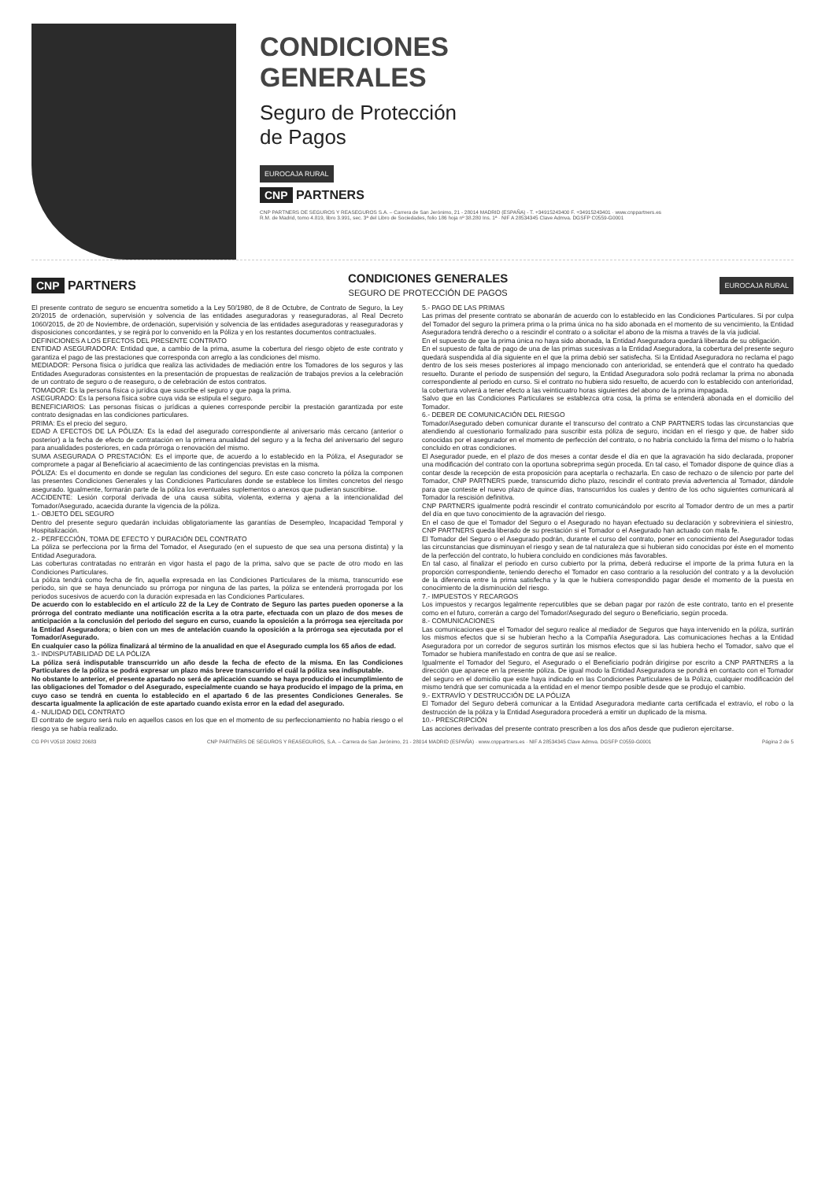CONDICIONES
GENERALES
Seguro de Protección
de Pagos
EUROCAJA RURAL
CNP PARTNERS
CNP PARTNERS DE SEGUROS Y REASEGUROS S.A. – Carrera de San Jerónimo, 21 - 28014 MADRID (ESPAÑA) - T. +34915243400 F. +34915243401 · www.cnppartners.es
R.M. de Madrid, tomo 4.819, libro 3.991, sec. 3ª del Libro de Sociedades, folio 186 hoja nº 38.280 Ins. 1ª · NIF A 28534345 Clave Admva. DGSFP C0559-G0001
CNP PARTNERS
CONDICIONES GENERALES
SEGURO DE PROTECCIÓN DE PAGOS
EUROCAJA RURAL
El presente contrato de seguro se encuentra sometido a la Ley 50/1980, de 8 de Octubre, de Contrato de Seguro, la Ley 20/2015 de ordenación, supervisión y solvencia de las entidades aseguradoras y reaseguradoras, al Real Decreto 1060/2015, de 20 de Noviembre, de ordenación, supervisión y solvencia de las entidades aseguradoras y reaseguradoras y disposiciones concordantes, y se regirá por lo convenido en la Póliza y en los restantes documentos contractuales.
DEFINICIONES A LOS EFECTOS DEL PRESENTE CONTRATO
ENTIDAD ASEGURADORA: Entidad que, a cambio de la prima, asume la cobertura del riesgo objeto de este contrato y garantiza el pago de las prestaciones que corresponda con arreglo a las condiciones del mismo.
MEDIADOR: Persona física o jurídica que realiza las actividades de mediación entre los Tomadores de los seguros y las Entidades Aseguradoras consistentes en la presentación de propuestas de realización de trabajos previos a la celebración de un contrato de seguro o de reaseguro, o de celebración de estos contratos.
TOMADOR: Es la persona física o jurídica que suscribe el seguro y que paga la prima.
ASEGURADO: Es la persona física sobre cuya vida se estipula el seguro.
BENEFICIARIOS: Las personas físicas o jurídicas a quienes corresponde percibir la prestación garantizada por este contrato designadas en las condiciones particulares.
PRIMA: Es el precio del seguro.
EDAD A EFECTOS DE LA PÓLIZA: Es la edad del asegurado correspondiente al aniversario más cercano (anterior o posterior) a la fecha de efecto de contratación en la primera anualidad del seguro y a la fecha del aniversario del seguro para anualidades posteriores, en cada prórroga o renovación del mismo.
SUMA ASEGURADA O PRESTACIÓN: Es el importe que, de acuerdo a lo establecido en la Póliza, el Asegurador se compromete a pagar al Beneficiario al acaecimiento de las contingencias previstas en la misma.
PÓLIZA: Es el documento en donde se regulan las condiciones del seguro. En este caso concreto la póliza la componen las presentes Condiciones Generales y las Condiciones Particulares donde se establece los límites concretos del riesgo asegurado. Igualmente, formarán parte de la póliza los eventuales suplementos o anexos que pudieran suscribirse.
ACCIDENTE: Lesión corporal derivada de una causa súbita, violenta, externa y ajena a la intencionalidad del Tomador/Asegurado, acaecida durante la vigencia de la póliza.
1.- OBJETO DEL SEGURO
Dentro del presente seguro quedarán incluidas obligatoriamente las garantías de Desempleo, Incapacidad Temporal y Hospitalización.
2.- PERFECCIÓN, TOMA DE EFECTO Y DURACIÓN DEL CONTRATO
La póliza se perfecciona por la firma del Tomador, el Asegurado (en el supuesto de que sea una persona distinta) y la Entidad Aseguradora.
Las coberturas contratadas no entrarán en vigor hasta el pago de la prima, salvo que se pacte de otro modo en las Condiciones Particulares.
La póliza tendrá como fecha de fin, aquella expresada en las Condiciones Particulares de la misma, transcurrido ese periodo, sin que se haya denunciado su prórroga por ninguna de las partes, la póliza se entenderá prorrogada por los periodos sucesivos de acuerdo con la duración expresada en las Condiciones Particulares.
De acuerdo con lo establecido en el artículo 22 de la Ley de Contrato de Seguro las partes pueden oponerse a la prórroga del contrato mediante una notificación escrita a la otra parte, efectuada con un plazo de dos meses de anticipación a la conclusión del periodo del seguro en curso, cuando la oposición a la prórroga sea ejercitada por la Entidad Aseguradora; o bien con un mes de antelación cuando la oposición a la prórroga sea ejecutada por el Tomador/Asegurado.
En cualquier caso la póliza finalizará al término de la anualidad en que el Asegurado cumpla los 65 años de edad.
3.- INDISPUTABILIDAD DE LA PÓLIZA
La póliza será indisputable transcurrido un año desde la fecha de efecto de la misma. En las Condiciones Particulares de la póliza se podrá expresar un plazo más breve transcurrido el cuál la póliza sea indisputable.
No obstante lo anterior, el presente apartado no será de aplicación cuando se haya producido el incumplimiento de las obligaciones del Tomador o del Asegurado, especialmente cuando se haya producido el impago de la prima, en cuyo caso se tendrá en cuenta lo establecido en el apartado 6 de las presentes Condiciones Generales. Se descarta igualmente la aplicación de este apartado cuando exista error en la edad del asegurado.
4.- NULIDAD DEL CONTRATO
El contrato de seguro será nulo en aquellos casos en los que en el momento de su perfeccionamiento no había riesgo o el riesgo ya se había realizado.
5.- PAGO DE LAS PRIMAS
Las primas del presente contrato se abonarán de acuerdo con lo establecido en las Condiciones Particulares. Si por culpa del Tomador del seguro la primera prima o la prima única no ha sido abonada en el momento de su vencimiento, la Entidad Aseguradora tendrá derecho o a rescindir el contrato o a solicitar el abono de la misma a través de la vía judicial.
En el supuesto de que la prima única no haya sido abonada, la Entidad Aseguradora quedará liberada de su obligación.
En el supuesto de falta de pago de una de las primas sucesivas a la Entidad Aseguradora, la cobertura del presente seguro quedará suspendida al día siguiente en el que la prima debió ser satisfecha. Si la Entidad Aseguradora no reclama el pago dentro de los seis meses posteriores al impago mencionado con anterioridad, se entenderá que el contrato ha quedado resuelto. Durante el periodo de suspensión del seguro, la Entidad Aseguradora solo podrá reclamar la prima no abonada correspondiente al periodo en curso. Si el contrato no hubiera sido resuelto, de acuerdo con lo establecido con anterioridad, la cobertura volverá a tener efecto a las veinticuatro horas siguientes del abono de la prima impagada.
Salvo que en las Condiciones Particulares se establezca otra cosa, la prima se entenderá abonada en el domicilio del Tomador.
6.- DEBER DE COMUNICACIÓN DEL RIESGO
Tomador/Asegurado deben comunicar durante el transcurso del contrato a CNP PARTNERS todas las circunstancias que atendiendo al cuestionario formalizado para suscribir esta póliza de seguro, incidan en el riesgo y que, de haber sido conocidas por el asegurador en el momento de perfección del contrato, o no habría concluido la firma del mismo o lo habría concluido en otras condiciones.
El Asegurador puede, en el plazo de dos meses a contar desde el día en que la agravación ha sido declarada, proponer una modificación del contrato con la oportuna sobreprima según proceda. En tal caso, el Tomador dispone de quince días a contar desde la recepción de esta proposición para aceptarla o rechazarla. En caso de rechazo o de silencio por parte del Tomador, CNP PARTNERS puede, transcurrido dicho plazo, rescindir el contrato previa advertencia al Tomador, dándole para que conteste el nuevo plazo de quince días, transcurridos los cuales y dentro de los ocho siguientes comunicará al Tomador la rescisión definitiva.
CNP PARTNERS igualmente podrá rescindir el contrato comunicándolo por escrito al Tomador dentro de un mes a partir del día en que tuvo conocimiento de la agravación del riesgo.
En el caso de que el Tomador del Seguro o el Asegurado no hayan efectuado su declaración y sobreviniera el siniestro, CNP PARTNERS queda liberado de su prestación si el Tomador o el Asegurado han actuado con mala fe.
El Tomador del Seguro o el Asegurado podrán, durante el curso del contrato, poner en conocimiento del Asegurador todas las circunstancias que disminuyan el riesgo y sean de tal naturaleza que si hubieran sido conocidas por éste en el momento de la perfección del contrato, lo hubiera concluido en condiciones más favorables.
En tal caso, al finalizar el periodo en curso cubierto por la prima, deberá reducirse el importe de la prima futura en la proporción correspondiente, teniendo derecho el Tomador en caso contrario a la resolución del contrato y a la devolución de la diferencia entre la prima satisfecha y la que le hubiera correspondido pagar desde el momento de la puesta en conocimiento de la disminución del riesgo.
7.- IMPUESTOS Y RECARGOS
Los impuestos y recargos legalmente repercutibles que se deban pagar por razón de este contrato, tanto en el presente como en el futuro, correrán a cargo del Tomador/Asegurado del seguro o Beneficiario, según proceda.
8.- COMUNICACIONES
Las comunicaciones que el Tomador del seguro realice al mediador de Seguros que haya intervenido en la póliza, surtirán los mismos efectos que si se hubieran hecho a la Compañía Aseguradora. Las comunicaciones hechas a la Entidad Aseguradora por un corredor de seguros surtirán los mismos efectos que si las hubiera hecho el Tomador, salvo que el Tomador se hubiera manifestado en contra de que así se realice.
Igualmente el Tomador del Seguro, el Asegurado o el Beneficiario podrán dirigirse por escrito a CNP PARTNERS a la dirección que aparece en la presente póliza. De igual modo la Entidad Aseguradora se pondrá en contacto con el Tomador del seguro en el domicilio que este haya indicado en las Condiciones Particulares de la Póliza, cualquier modificación del mismo tendrá que ser comunicada a la entidad en el menor tiempo posible desde que se produjo el cambio.
9.- EXTRAVÍO Y DESTRUCCIÓN DE LA PÓLIZA
El Tomador del Seguro deberá comunicar a la Entidad Aseguradora mediante carta certificada el extravío, el robo o la destrucción de la póliza y la Entidad Aseguradora procederá a emitir un duplicado de la misma.
10.- PRESCRIPCIÓN
Las acciones derivadas del presente contrato prescriben a los dos años desde que pudieron ejercitarse.
CG PPI V0518 20682 20683 CNP PARTNERS DE SEGUROS Y REASEGUROS, S.A. – Carrera de San Jerónimo, 21 - 28014 MADRID (ESPAÑA) · www.cnppartners.es · NIF A 28534345 Clave Admva. DGSFP C0559-G0001 Página 2 de 5